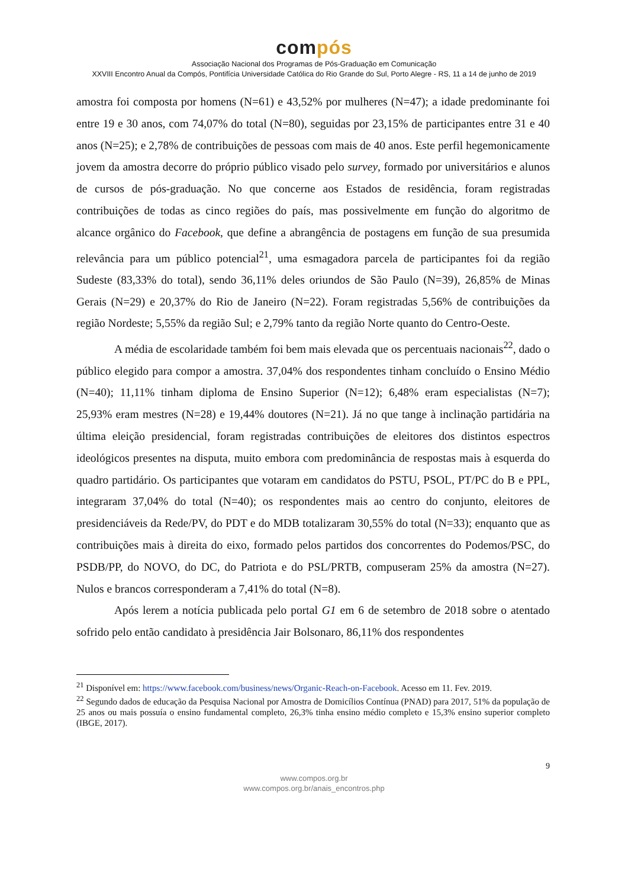compós
Associação Nacional dos Programas de Pós-Graduação em Comunicação
XXVIII Encontro Anual da Compós, Pontifícia Universidade Católica do Rio Grande do Sul, Porto Alegre - RS, 11 a 14 de junho de 2019
amostra foi composta por homens (N=61) e 43,52% por mulheres (N=47); a idade predominante foi entre 19 e 30 anos, com 74,07% do total (N=80), seguidas por 23,15% de participantes entre 31 e 40 anos (N=25); e 2,78% de contribuições de pessoas com mais de 40 anos. Este perfil hegemonicamente jovem da amostra decorre do próprio público visado pelo survey, formado por universitários e alunos de cursos de pós-graduação. No que concerne aos Estados de residência, foram registradas contribuições de todas as cinco regiões do país, mas possivelmente em função do algoritmo de alcance orgânico do Facebook, que define a abrangência de postagens em função de sua presumida relevância para um público potencial<sup>21</sup>, uma esmagadora parcela de participantes foi da região Sudeste (83,33% do total), sendo 36,11% deles oriundos de São Paulo (N=39), 26,85% de Minas Gerais (N=29) e 20,37% do Rio de Janeiro (N=22). Foram registradas 5,56% de contribuições da região Nordeste; 5,55% da região Sul; e 2,79% tanto da região Norte quanto do Centro-Oeste.
A média de escolaridade também foi bem mais elevada que os percentuais nacionais<sup>22</sup>, dado o público elegido para compor a amostra. 37,04% dos respondentes tinham concluído o Ensino Médio (N=40); 11,11% tinham diploma de Ensino Superior (N=12); 6,48% eram especialistas (N=7); 25,93% eram mestres (N=28) e 19,44% doutores (N=21). Já no que tange à inclinação partidária na última eleição presidencial, foram registradas contribuições de eleitores dos distintos espectros ideológicos presentes na disputa, muito embora com predominância de respostas mais à esquerda do quadro partidário. Os participantes que votaram em candidatos do PSTU, PSOL, PT/PC do B e PPL, integraram 37,04% do total (N=40); os respondentes mais ao centro do conjunto, eleitores de presidenciáveis da Rede/PV, do PDT e do MDB totalizaram 30,55% do total (N=33); enquanto que as contribuições mais à direita do eixo, formado pelos partidos dos concorrentes do Podemos/PSC, do PSDB/PP, do NOVO, do DC, do Patriota e do PSL/PRTB, compuseram 25% da amostra (N=27). Nulos e brancos corresponderam a 7,41% do total (N=8).
Após lerem a notícia publicada pelo portal G1 em 6 de setembro de 2018 sobre o atentado sofrido pelo então candidato à presidência Jair Bolsonaro, 86,11% dos respondentes
<sup>21</sup> Disponível em: https://www.facebook.com/business/news/Organic-Reach-on-Facebook. Acesso em 11. Fev. 2019.
<sup>22</sup> Segundo dados de educação da Pesquisa Nacional por Amostra de Domicílios Contínua (PNAD) para 2017, 51% da população de 25 anos ou mais possuía o ensino fundamental completo, 26,3% tinha ensino médio completo e 15,3% ensino superior completo (IBGE, 2017).
9
www.compos.org.br
www.compos.org.br/anais_encontros.php